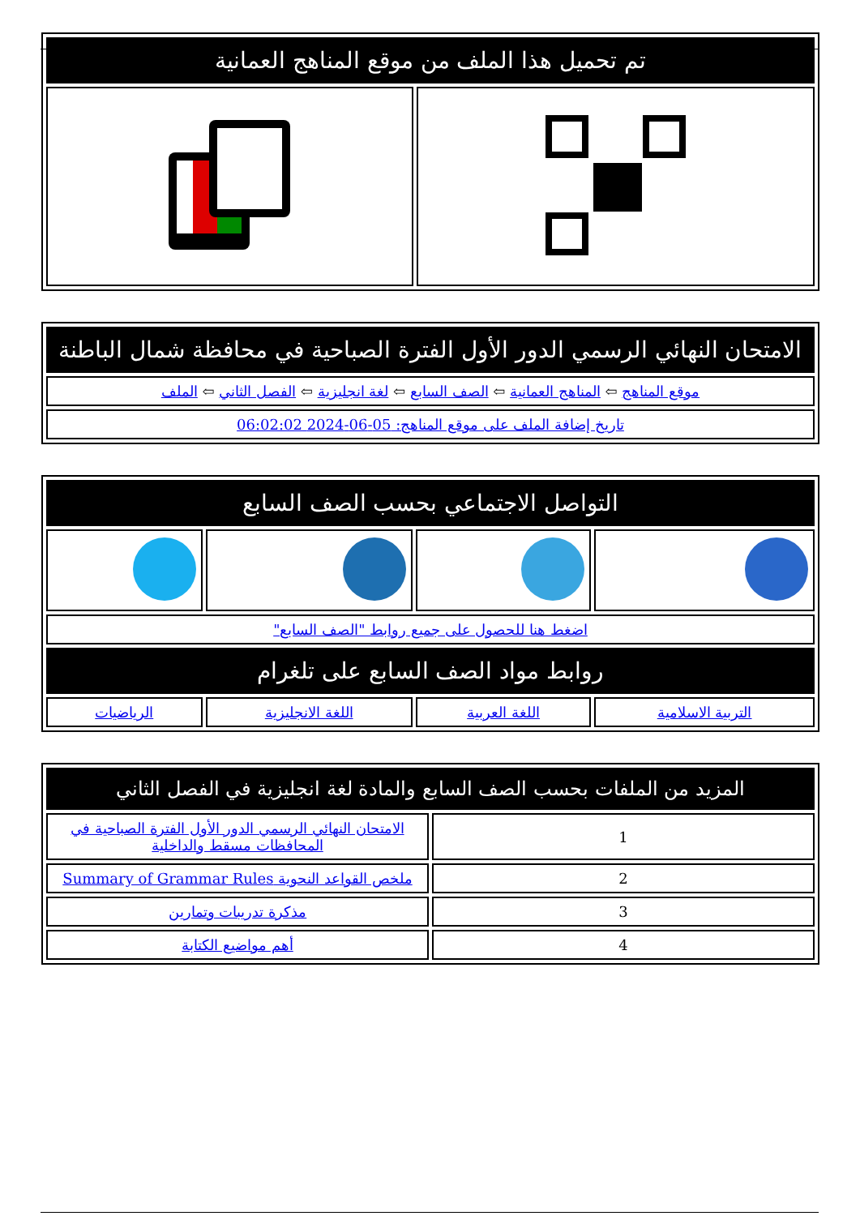| تم تحميل هذا الملف من موقع المناهج العمانية | |
| الامتحان النهائي الرسمي الدور الأول الفترة الصباحية في محافظة شمال الباطنة |
| موقع المناهج ⇦ المناهج العمانية ⇦ الصف السابع ⇦ لغة انجليزية ⇦ الفصل الثاني ⇦ الملف |
| تاريخ إضافة الملف على موقع المناهج: 05-06-2024 06:02:02 |
| التواصل الاجتماعي بحسب الصف السابع | | | |
| اضغط هنا للحصول على جميع روابط "الصف السابع" | | | |
| روابط مواد الصف السابع على تلغرام | | | |
| التربية الاسلامية | اللغة العربية | اللغة الانجليزية | الرياضيات |
| المزيد من الملفات بحسب الصف السابع والمادة لغة انجليزية في الفصل الثاني | |
| 1 | الامتحان النهائي الرسمي الدور الأول الفترة الصباحية في المحافظات مسقط والداخلية |
| 2 | ملخص القواعد النحوية Summary of Grammar Rules |
| 3 | مذكرة تدريبات وتمارين |
| 4 | أهم مواضيع الكتابة |